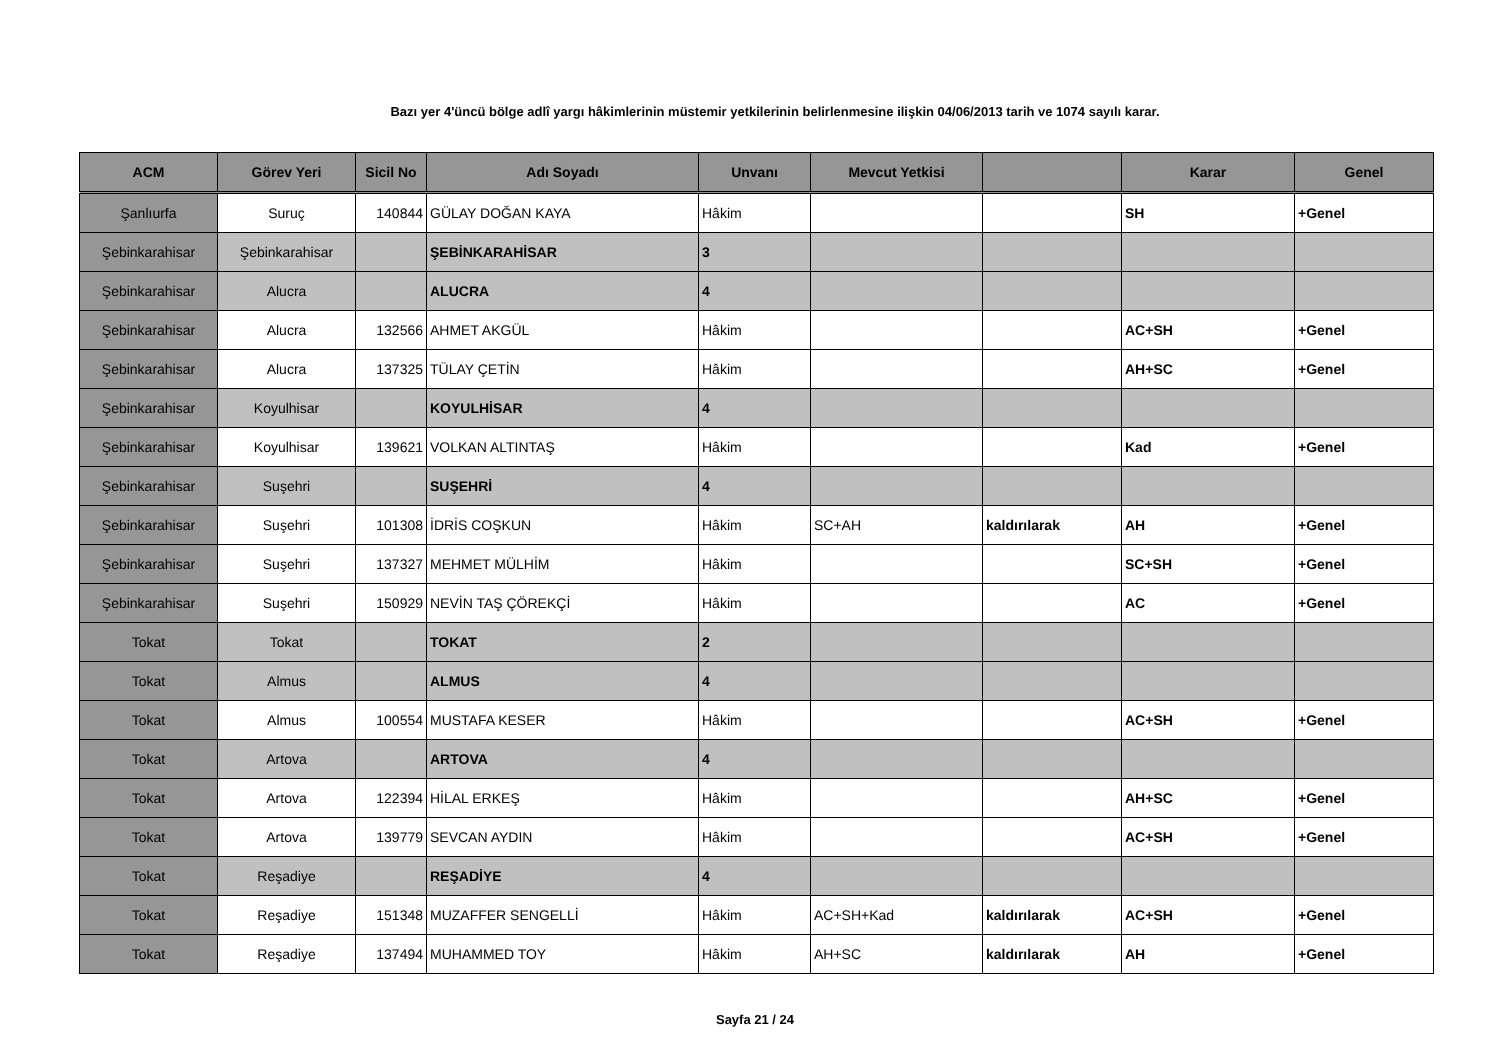Bazı yer 4'üncü bölge adlî yargı hâkimlerinin müstemir yetkilerinin belirlenmesine ilişkin 04/06/2013 tarih ve 1074 sayılı karar.
| ACM | Görev Yeri | Sicil No | Adı Soyadı | Unvanı | Mevcut Yetkisi | | Karar | Genel |
| --- | --- | --- | --- | --- | --- | --- | --- | --- |
| Şanlıurfa | Suruç | 140844 | GÜLAY DOĞAN KAYA | Hâkim | | | SH | +Genel |
| Şebinkarahisar | Şebinkarahisar | | ŞEBİNKARAHİSAR | 3 | | | | |
| Şebinkarahisar | Alucra | | ALUCRA | 4 | | | | |
| Şebinkarahisar | Alucra | 132566 | AHMET AKGÜL | Hâkim | | | AC+SH | +Genel |
| Şebinkarahisar | Alucra | 137325 | TÜLAY ÇETİN | Hâkim | | | AH+SC | +Genel |
| Şebinkarahisar | Koyulhisar | | KOYULHİSAR | 4 | | | | |
| Şebinkarahisar | Koyulhisar | 139621 | VOLKAN ALTINTAŞ | Hâkim | | | Kad | +Genel |
| Şebinkarahisar | Suşehri | | SUŞEHRİ | 4 | | | | |
| Şebinkarahisar | Suşehri | 101308 | İDRİS COŞKUN | Hâkim | SC+AH | kaldırılarak | AH | +Genel |
| Şebinkarahisar | Suşehri | 137327 | MEHMET MÜLHİM | Hâkim | | | SC+SH | +Genel |
| Şebinkarahisar | Suşehri | 150929 | NEVİN TAŞ ÇÖREKÇİ | Hâkim | | | AC | +Genel |
| Tokat | Tokat | | TOKAT | 2 | | | | |
| Tokat | Almus | | ALMUS | 4 | | | | |
| Tokat | Almus | 100554 | MUSTAFA KESER | Hâkim | | | AC+SH | +Genel |
| Tokat | Artova | | ARTOVA | 4 | | | | |
| Tokat | Artova | 122394 | HİLAL ERKEŞ | Hâkim | | | AH+SC | +Genel |
| Tokat | Artova | 139779 | SEVCAN AYDIN | Hâkim | | | AC+SH | +Genel |
| Tokat | Reşadiye | | REŞADİYE | 4 | | | | |
| Tokat | Reşadiye | 151348 | MUZAFFER SENGELLİ | Hâkim | AC+SH+Kad | kaldırılarak | AC+SH | +Genel |
| Tokat | Reşadiye | 137494 | MUHAMMED TOY | Hâkim | AH+SC | kaldırılarak | AH | +Genel |
Sayfa 21 / 24